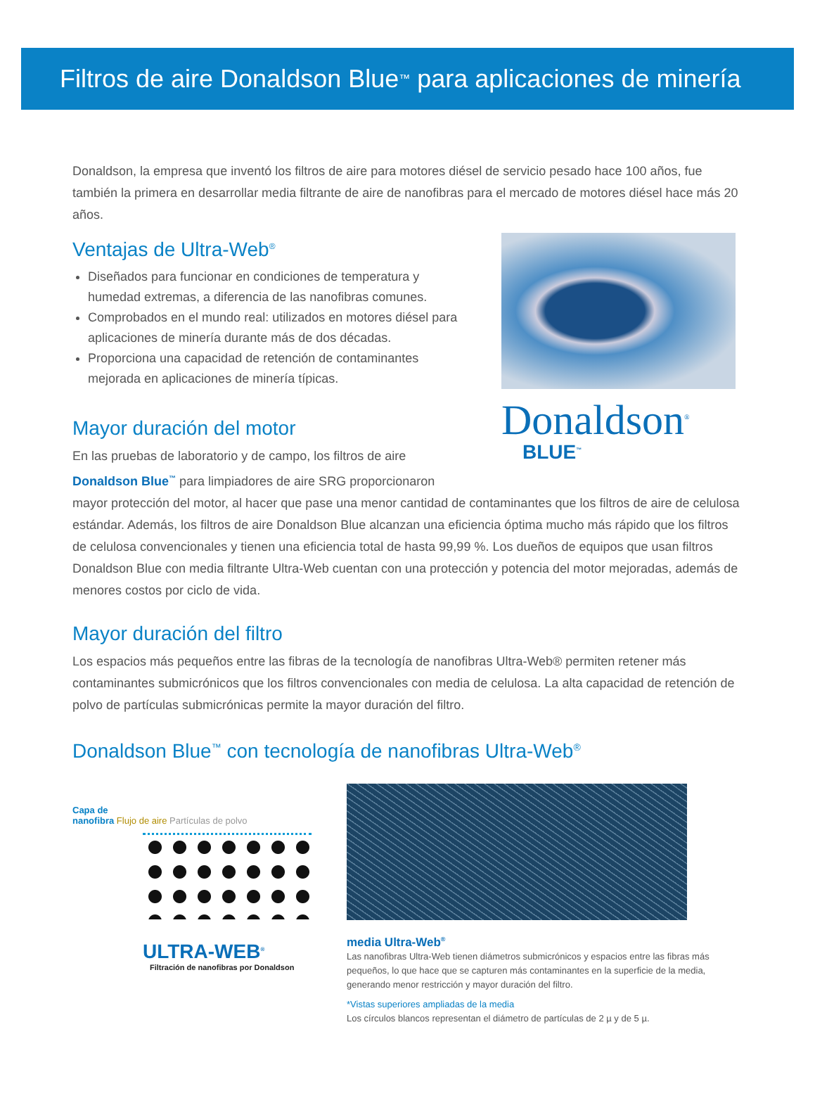Filtros de aire Donaldson Blue<sup>™</sup> para aplicaciones de minería
Donaldson, la empresa que inventó los filtros de aire para motores diésel de servicio pesado hace 100 años, fue también la primera en desarrollar media filtrante de aire de nanofibras para el mercado de motores diésel hace más 20 años.
Ventajas de Ultra-Web<sup>®</sup>
Diseñados para funcionar en condiciones de temperatura y humedad extremas, a diferencia de las nanofibras comunes.
Comprobados en el mundo real: utilizados en motores diésel para aplicaciones de minería durante más de dos décadas.
Proporciona una capacidad de retención de contaminantes mejorada en aplicaciones de minería típicas.
Mayor duración del motor
En las pruebas de laboratorio y de campo, los filtros de aire Donaldson Blue<sup>™</sup> para limpiadores de aire SRG proporcionaron
Donaldson<sup>®</sup>
BLUE<sup>™</sup>
mayor protección del motor, al hacer que pase una menor cantidad de contaminantes que los filtros de aire de celulosa estándar. Además, los filtros de aire Donaldson Blue alcanzan una eficiencia óptima mucho más rápido que los filtros de celulosa convencionales y tienen una eficiencia total de hasta 99,99 %. Los dueños de equipos que usan filtros Donaldson Blue con media filtrante Ultra-Web cuentan con una protección y potencia del motor mejoradas, además de menores costos por ciclo de vida.
Mayor duración del filtro
Los espacios más pequeños entre las fibras de la tecnología de nanofibras Ultra-Web® permiten retener más contaminantes submicrónicos que los filtros convencionales con media de celulosa. La alta capacidad de retención de polvo de partículas submicrónicas permite la mayor duración del filtro.
Donaldson Blue<sup>™</sup> con tecnología de nanofibras Ultra-Web<sup>®</sup>
Capa de
nanofibra Flujo de aire Partículas de polvo
ULTRA-WEB<sup>®</sup>
Filtración de nanofibras por Donaldson
media Ultra-Web<sup>®</sup>
Las nanofibras Ultra-Web tienen diámetros submicrónicos y espacios entre las fibras más pequeños, lo que hace que se capturen más contaminantes en la superficie de la media, generando menor restricción y mayor duración del filtro.
*Vistas superiores ampliadas de la media
Los círculos blancos representan el diámetro de partículas de 2 µ y de 5 µ.